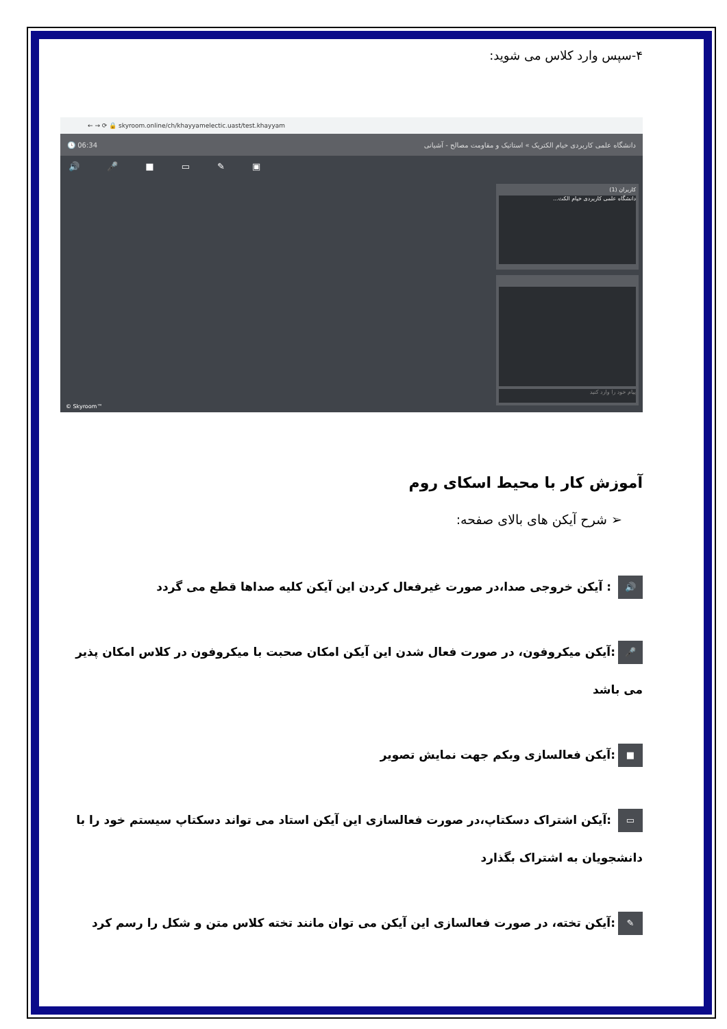۴-سپس وارد کلاس می شوید:
← → ⟳ 🔒 skyroom.online/ch/khayyamelectic.uast/test.khayyam
🕓 06:34 دانشگاه علمی کاربردی خیام الکتریک » استاتیک و مقاومت مصالح - آشیانی
🔊 🎤 ■ ▭ ✎ ▣
کاربران (1)
دانشگاه علمی کاربردی خیام الکت...
پیام خود را وارد کنید
© Skyroom™
آموزش کار با محیط اسکای روم
➢ شرح آیکن های بالای صفحه:
🔊 : آیکن خروجی صدا،در صورت غیرفعال کردن این آیکن کلیه صداها قطع می گردد
🎤:آیکن میکروفون، در صورت فعال شدن این آیکن امکان صحبت با میکروفون در کلاس امکان پذیر می باشد
■:آیکن فعالسازی وبکم جهت نمایش تصویر
▭ :آیکن اشتراک دسکتاپ،در صورت فعالسازی این آیکن استاد می تواند دسکتاپ سیستم خود را با دانشجویان به اشتراک بگذارد
✎:آیکن تخته، در صورت فعالسازی این آیکن می توان مانند تخته کلاس متن و شکل را رسم کرد